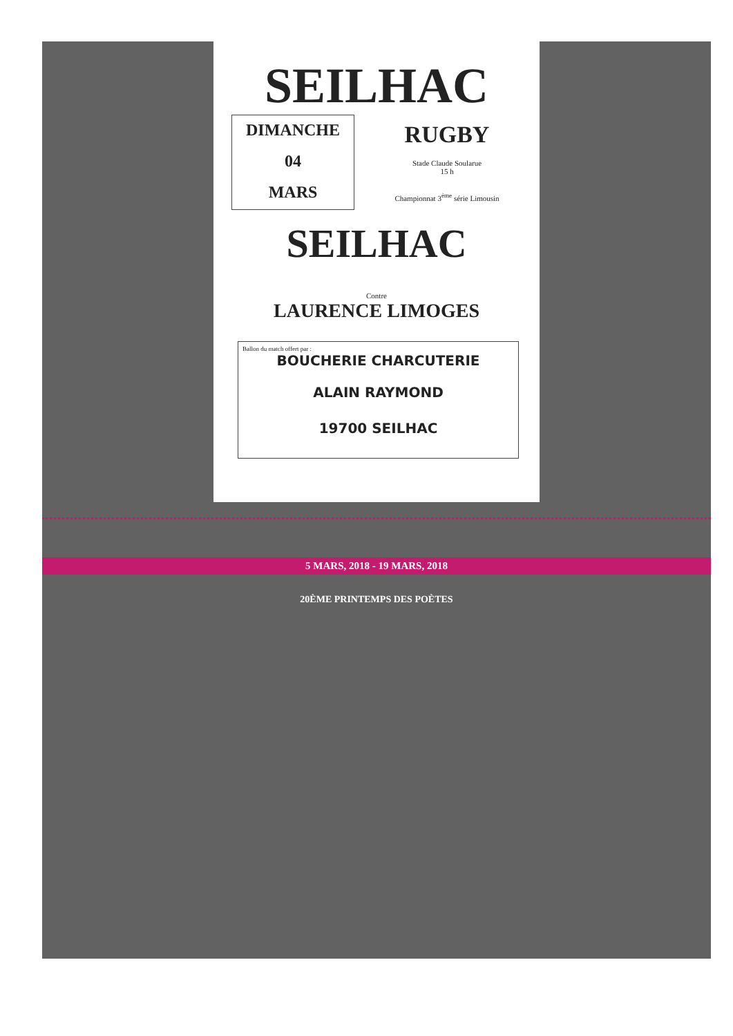SEILHAC
DIMANCHE
04
MARS
RUGBY
Stade Claude Soularue
15 h
Championnat 3<sup>ème</sup> série Limousin
SEILHAC
Contre
LAURENCE LIMOGES
Ballon du match offert par :
BOUCHERIE CHARCUTERIE
ALAIN RAYMOND
19700 SEILHAC
5 MARS, 2018 - 19 MARS, 2018
20ÈME PRINTEMPS DES POÈTES